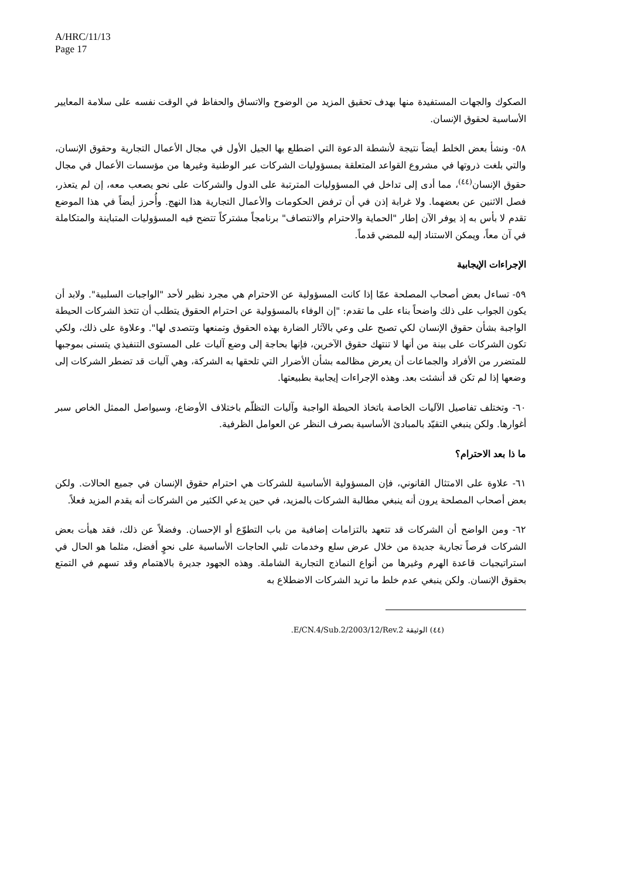A/HRC/11/13
Page 17
الصكوك والجهات المستفيدة منها بهدف تحقيق المزيد من الوضوح والاتساق والحفاظ في الوقت نفسه على سلامة المعايير الأساسية لحقوق الإنسان.
٥٨- ونشأ بعض الخلط أيضاً نتيجة لأنشطة الدعوة التي اضطلع بها الجيل الأول في مجال الأعمال التجارية وحقوق الإنسان، والتي بلغت ذروتها في مشروع القواعد المتعلقة بمسؤوليات الشركات عبر الوطنية وغيرها من مؤسسات الأعمال في مجال حقوق الإنسان<sup>(٤٤)</sup>، مما أدى إلى تداخل في المسؤوليات المترتبة على الدول والشركات على نحو يصعب معه، إن لم يتعذر، فصل الاثنين عن بعضهما. ولا غرابة إذن في أن ترفض الحكومات والأعمال التجارية هذا النهج. وأُحرز أيضاً في هذا الموضع تقدم لا بأس به إذ يوفر الآن إطار "الحماية والاحترام والانتصاف" برنامجاً مشتركاً تتضح فيه المسؤوليات المتباينة والمتكاملة في آن معاً، ويمكن الاستناد إليه للمضي قدماً.
الإجراءات الإيجابية
٥٩- تساءل بعض أصحاب المصلحة عمّا إذا كانت المسؤولية عن الاحترام هي مجرد نظير لأحد "الواجبات السلبية". ولابد أن يكون الجواب على ذلك واضحاً بناء على ما تقدم: "إن الوفاء بالمسؤولية عن احترام الحقوق يتطلب أن تتخذ الشركات الحيطة الواجبة بشأن حقوق الإنسان لكي تصبح على وعي بالآثار الضارة بهذه الحقوق وتمنعها وتتصدى لها". وعلاوة على ذلك، ولكي تكون الشركات على بينة من أنها لا تنتهك حقوق الآخرين، فإنها بحاجة إلى وضع آليات على المستوى التنفيذي يتسنى بموجبها للمتضرر من الأفراد والجماعات أن يعرض مظالمه بشأن الأضرار التي تلحقها به الشركة، وهي آليات قد تضطر الشركات إلى وضعها إذا لم تكن قد أنشئت بعد. وهذه الإجراءات إيجابية بطبيعتها.
٦٠- وتختلف تفاصيل الآليات الخاصة باتخاذ الحيطة الواجبة وآليات التظلّم باختلاف الأوضاع، وسيواصل الممثل الخاص سبر أغوارها. ولكن ينبغي التقيّد بالمبادئ الأساسية بصرف النظر عن العوامل الظرفية.
ما ذا بعد الاحترام؟
٦١- علاوة على الامتثال القانوني، فإن المسؤولية الأساسية للشركات هي احترام حقوق الإنسان في جميع الحالات. ولكن بعض أصحاب المصلحة يرون أنه ينبغي مطالبة الشركات بالمزيد، في حين يدعي الكثير من الشركات أنه يقدم المزيد فعلاً.
٦٢- ومن الواضح أن الشركات قد تتعهد بالتزامات إضافية من باب التطوّع أو الإحسان. وفضلاً عن ذلك، فقد هيأت بعض الشركات فرصاً تجارية جديدة من خلال عرض سلع وخدمات تلبي الحاجات الأساسية على نحوٍ أفضل، مثلما هو الحال في استراتيجيات قاعدة الهرم وغيرها من أنواع النماذج التجارية الشاملة. وهذه الجهود جديرة بالاهتمام وقد تسهم في التمتع بحقوق الإنسان. ولكن ينبغي عدم خلط ما تريد الشركات الاضطلاع به
(٤٤) الوثيقة E/CN.4/Sub.2/2003/12/Rev.2.